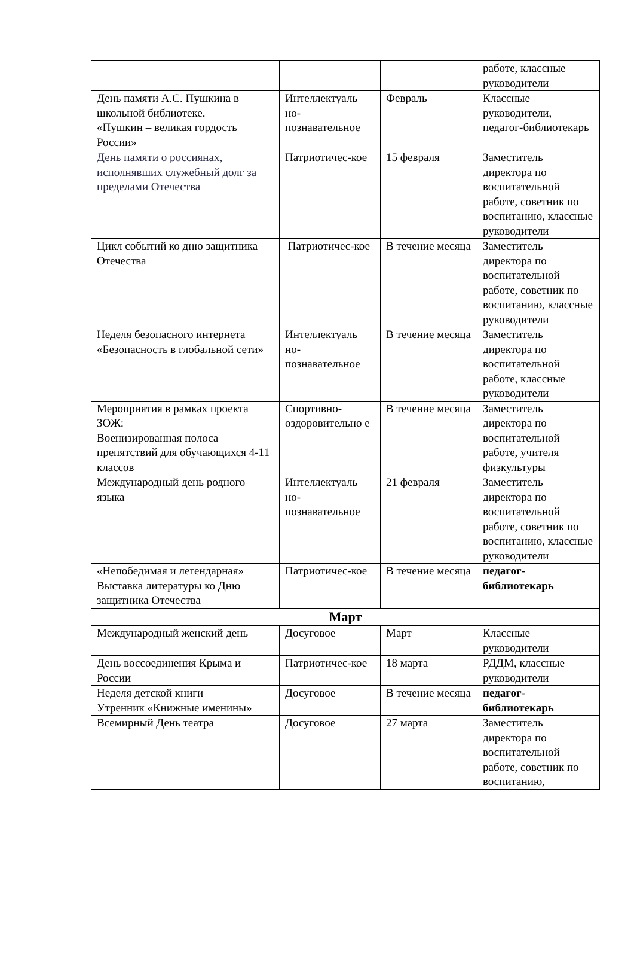| | | | работе, классные руководители |
| День памяти А.С. Пушкина в школьной библиотеке. «Пушкин – великая гордость России» | Интеллектуаль но-познавательное | Февраль | Классные руководители, педагог-библиотекарь |
| День памяти о россиянах, исполнявших служебный долг за пределами Отечества | Патриотичес-кое | 15 февраля | Заместитель директора по воспитательной работе, советник по воспитанию, классные руководители |
| Цикл событий ко дню защитника Отечества | Патриотичес-кое | В течение месяца | Заместитель директора по воспитательной работе, советник по воспитанию, классные руководители |
| Неделя безопасного интернета «Безопасность в глобальной сети» | Интеллектуаль но-познавательное | В течение месяца | Заместитель директора по воспитательной работе, классные руководители |
| Мероприятия в рамках проекта ЗОЖ: Военизированная полоса препятствий для обучающихся 4-11 классов | Спортивно-оздоровительно е | В течение месяца | Заместитель директора по воспитательной работе, учителя физкультуры |
| Международный день родного языка | Интеллектуаль но-познавательное | 21 февраля | Заместитель директора по воспитательной работе, советник по воспитанию, классные руководители |
| «Непобедимая и легендарная» Выставка литературы ко Дню защитника Отечества | Патриотичес-кое | В течение месяца | педагог-библиотекарь |
| Март | | | |
| Международный женский день | Досуговое | Март | Классные руководители |
| День воссоединения Крыма и России | Патриотичес-кое | 18 марта | РДДМ, классные руководители |
| Неделя детской книги Утренник «Книжные именины» | Досуговое | В течение месяца | педагог-библиотекарь |
| Всемирный День театра | Досуговое | 27 марта | Заместитель директора по воспитательной работе, советник по воспитанию, |